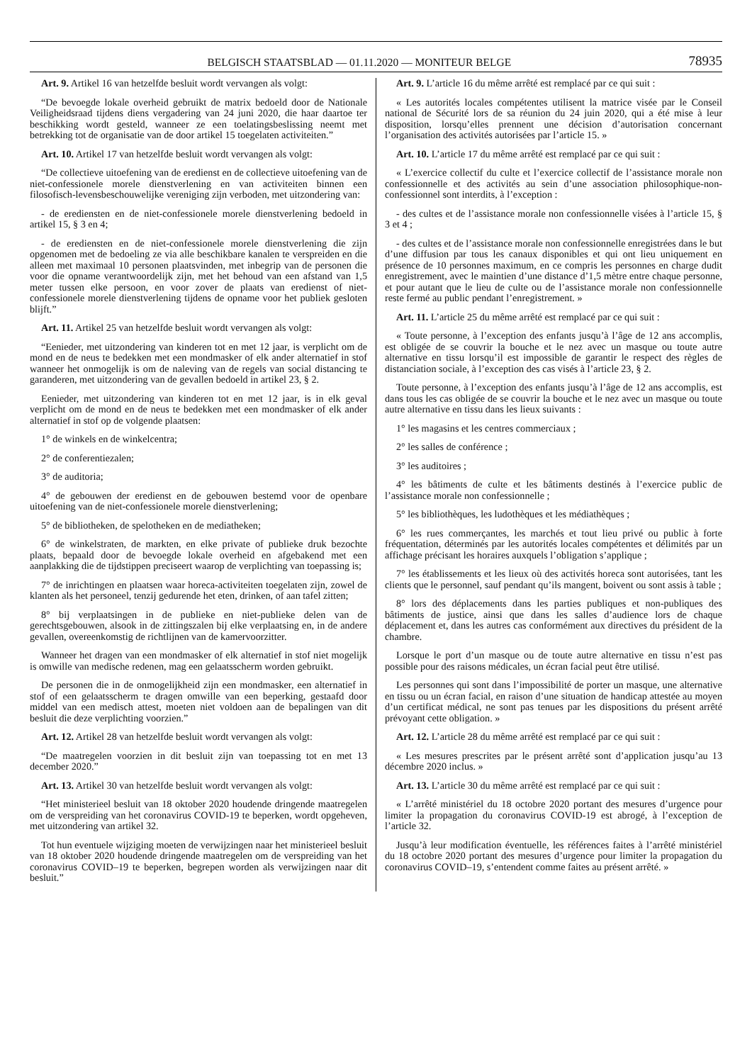BELGISCH STAATSBLAD — 01.11.2020 — MONITEUR BELGE 78935
Art. 9. Artikel 16 van hetzelfde besluit wordt vervangen als volgt:
“De bevoegde lokale overheid gebruikt de matrix bedoeld door de Nationale Veiligheidsraad tijdens diens vergadering van 24 juni 2020, die haar daartoe ter beschikking wordt gesteld, wanneer ze een toelatingsbeslissing neemt met betrekking tot de organisatie van de door artikel 15 toegelaten activiteiten.”
Art. 10. Artikel 17 van hetzelfde besluit wordt vervangen als volgt:
“De collectieve uitoefening van de eredienst en de collectieve uitoefening van de niet-confessionele morele dienstverlening en van activiteiten binnen een filosofisch-levensbeschouwelijke vereniging zijn verboden, met uitzondering van:
- de erediensten en de niet-confessionele morele dienstverlening bedoeld in artikel 15, § 3 en 4;
- de erediensten en de niet-confessionele morele dienstverlening die zijn opgenomen met de bedoeling ze via alle beschikbare kanalen te verspreiden en die alleen met maximaal 10 personen plaatsvinden, met inbegrip van de personen die voor die opname verantwoordelijk zijn, met het behoud van een afstand van 1,5 meter tussen elke persoon, en voor zover de plaats van eredienst of niet-confessionele morele dienstverlening tijdens de opname voor het publiek gesloten blijft.”
Art. 11. Artikel 25 van hetzelfde besluit wordt vervangen als volgt:
“Eenieder, met uitzondering van kinderen tot en met 12 jaar, is verplicht om de mond en de neus te bedekken met een mondmasker of elk ander alternatief in stof wanneer het onmogelijk is om de naleving van de regels van social distancing te garanderen, met uitzondering van de gevallen bedoeld in artikel 23, § 2.
Eenieder, met uitzondering van kinderen tot en met 12 jaar, is in elk geval verplicht om de mond en de neus te bedekken met een mondmasker of elk ander alternatief in stof op de volgende plaatsen:
1° de winkels en de winkelcentra;
2° de conferentiezalen;
3° de auditoria;
4° de gebouwen der eredienst en de gebouwen bestemd voor de openbare uitoefening van de niet-confessionele morele dienstverlening;
5° de bibliotheken, de spelotheken en de mediatheken;
6° de winkelstraten, de markten, en elke private of publieke druk bezochte plaats, bepaald door de bevoegde lokale overheid en afgebakend met een aanplakking die de tijdstippen preciseert waarop de verplichting van toepassing is;
7° de inrichtingen en plaatsen waar horeca-activiteiten toegelaten zijn, zowel de klanten als het personeel, tenzij gedurende het eten, drinken, of aan tafel zitten;
8° bij verplaatsingen in de publieke en niet-publieke delen van de gerechtsgebouwen, alsook in de zittingszalen bij elke verplaatsing en, in de andere gevallen, overeenkomstig de richtlijnen van de kamervoorzitter.
Wanneer het dragen van een mondmasker of elk alternatief in stof niet mogelijk is omwille van medische redenen, mag een gelaatsscherm worden gebruikt.
De personen die in de onmogelijkheid zijn een mondmasker, een alternatief in stof of een gelaatsscherm te dragen omwille van een beperking, gestaafd door middel van een medisch attest, moeten niet voldoen aan de bepalingen van dit besluit die deze verplichting voorzien.”
Art. 12. Artikel 28 van hetzelfde besluit wordt vervangen als volgt:
“De maatregelen voorzien in dit besluit zijn van toepassing tot en met 13 december 2020.”
Art. 13. Artikel 30 van hetzelfde besluit wordt vervangen als volgt:
“Het ministerieel besluit van 18 oktober 2020 houdende dringende maatregelen om de verspreiding van het coronavirus COVID-19 te beperken, wordt opgeheven, met uitzondering van artikel 32.
Tot hun eventuele wijziging moeten de verwijzingen naar het ministerieel besluit van 18 oktober 2020 houdende dringende maatregelen om de verspreiding van het coronavirus COVID–19 te beperken, begrepen worden als verwijzingen naar dit besluit.”
Art. 9. L’article 16 du même arrêté est remplacé par ce qui suit :
« Les autorités locales compétentes utilisent la matrice visée par le Conseil national de Sécurité lors de sa réunion du 24 juin 2020, qui a été mise à leur disposition, lorsqu’elles prennent une décision d’autorisation concernant l’organisation des activités autorisées par l’article 15. »
Art. 10. L’article 17 du même arrêté est remplacé par ce qui suit :
« L’exercice collectif du culte et l’exercice collectif de l’assistance morale non confessionnelle et des activités au sein d’une association philosophique-non-confessionnel sont interdits, à l’exception :
- des cultes et de l’assistance morale non confessionnelle visées à l’article 15, § 3 et 4 ;
- des cultes et de l’assistance morale non confessionnelle enregistrées dans le but d’une diffusion par tous les canaux disponibles et qui ont lieu uniquement en présence de 10 personnes maximum, en ce compris les personnes en charge dudit enregistrement, avec le maintien d’une distance d’1,5 mètre entre chaque personne, et pour autant que le lieu de culte ou de l’assistance morale non confessionnelle reste fermé au public pendant l’enregistrement. »
Art. 11. L’article 25 du même arrêté est remplacé par ce qui suit :
« Toute personne, à l’exception des enfants jusqu’à l’âge de 12 ans accomplis, est obligée de se couvrir la bouche et le nez avec un masque ou toute autre alternative en tissu lorsqu’il est impossible de garantir le respect des règles de distanciation sociale, à l’exception des cas visés à l’article 23, § 2.
Toute personne, à l’exception des enfants jusqu’à l’âge de 12 ans accomplis, est dans tous les cas obligée de se couvrir la bouche et le nez avec un masque ou toute autre alternative en tissu dans les lieux suivants :
1° les magasins et les centres commerciaux ;
2° les salles de conférence ;
3° les auditoires ;
4° les bâtiments de culte et les bâtiments destinés à l’exercice public de l’assistance morale non confessionnelle ;
5° les bibliothèques, les ludothèques et les médiathèques ;
6° les rues commerçantes, les marchés et tout lieu privé ou public à forte fréquentation, déterminés par les autorités locales compétentes et délimités par un affichage précisant les horaires auxquels l’obligation s’applique ;
7° les établissements et les lieux où des activités horeca sont autorisées, tant les clients que le personnel, sauf pendant qu’ils mangent, boivent ou sont assis à table ;
8° lors des déplacements dans les parties publiques et non-publiques des bâtiments de justice, ainsi que dans les salles d’audience lors de chaque déplacement et, dans les autres cas conformément aux directives du président de la chambre.
Lorsque le port d’un masque ou de toute autre alternative en tissu n’est pas possible pour des raisons médicales, un écran facial peut être utilisé.
Les personnes qui sont dans l’impossibilité de porter un masque, une alternative en tissu ou un écran facial, en raison d’une situation de handicap attestée au moyen d’un certificat médical, ne sont pas tenues par les dispositions du présent arrêté prévoyant cette obligation. »
Art. 12. L’article 28 du même arrêté est remplacé par ce qui suit :
« Les mesures prescrites par le présent arrêté sont d’application jusqu’au 13 décembre 2020 inclus. »
Art. 13. L’article 30 du même arrêté est remplacé par ce qui suit :
« L’arrêté ministériel du 18 octobre 2020 portant des mesures d’urgence pour limiter la propagation du coronavirus COVID-19 est abrogé, à l’exception de l’article 32.
Jusqu’à leur modification éventuelle, les références faites à l’arrêté ministériel du 18 octobre 2020 portant des mesures d’urgence pour limiter la propagation du coronavirus COVID–19, s’entendent comme faites au présent arrêté. »